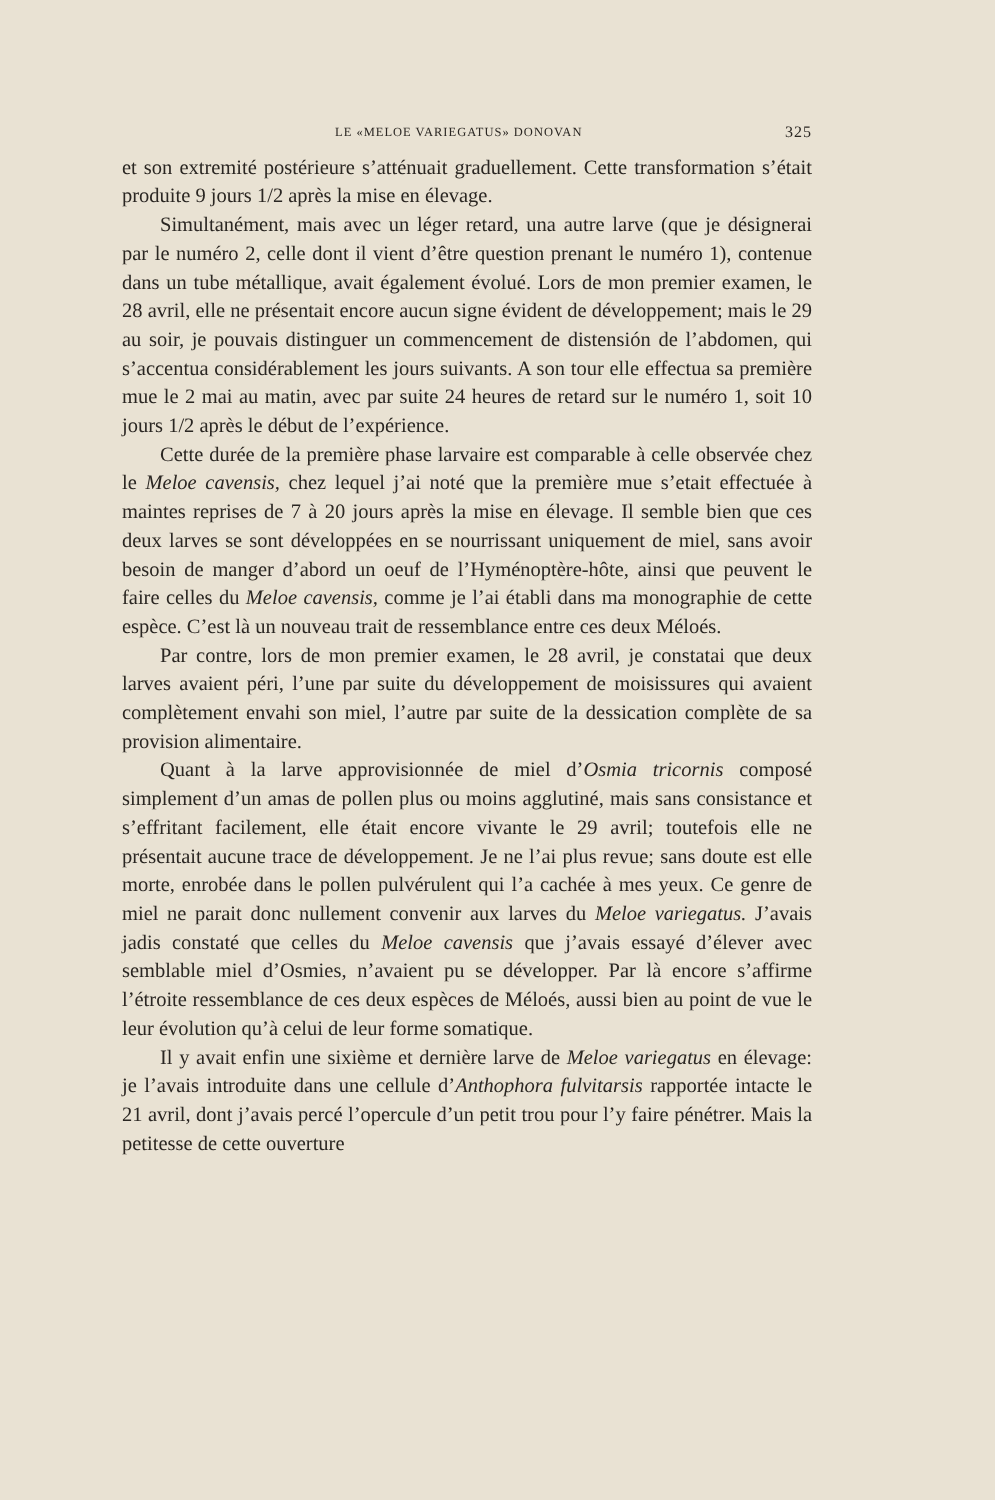LE «MELOE VARIEGATUS» DONOVAN 325
et son extremité postérieure s’atténuait graduellement. Cette transformation s’était produite 9 jours 1/2 après la mise en élevage.
Simultanément, mais avec un léger retard, una autre larve (que je désignerai par le numéro 2, celle dont il vient d’être question prenant le numéro 1), contenue dans un tube métallique, avait également évolué. Lors de mon premier examen, le 28 avril, elle ne présentait encore aucun signe évident de développement; mais le 29 au soir, je pouvais distinguer un commencement de distensión de l’abdomen, qui s’accentua considérablement les jours suivants. A son tour elle effectua sa première mue le 2 mai au matin, avec par suite 24 heures de retard sur le numéro 1, soit 10 jours 1/2 après le début de l’expérience.
Cette durée de la première phase larvaire est comparable à celle observée chez le Meloe cavensis, chez lequel j’ai noté que la première mue s’etait effectuée à maintes reprises de 7 à 20 jours après la mise en élevage. Il semble bien que ces deux larves se sont développées en se nourrissant uniquement de miel, sans avoir besoin de manger d’abord un oeuf de l’Hyménoptère-hôte, ainsi que peuvent le faire celles du Meloe cavensis, comme je l’ai établi dans ma monographie de cette espèce. C’est là un nouveau trait de ressemblance entre ces deux Méloés.
Par contre, lors de mon premier examen, le 28 avril, je constatai que deux larves avaient péri, l’une par suite du développement de moisissures qui avaient complètement envahi son miel, l’autre par suite de la dessication complète de sa provision alimentaire.
Quant à la larve approvisionnée de miel d’Osmia tricornis composé simplement d’un amas de pollen plus ou moins agglutiné, mais sans consistance et s’effritant facilement, elle était encore vivante le 29 avril; toutefois elle ne présentait aucune trace de développement. Je ne l’ai plus revue; sans doute est elle morte, enrobée dans le pollen pulvérulent qui l’a cachée à mes yeux. Ce genre de miel ne parait donc nullement convenir aux larves du Meloe variegatus. J’avais jadis constaté que celles du Meloe cavensis que j’avais essayé d’élever avec semblable miel d’Osmies, n’avaient pu se développer. Par là encore s’affirme l’étroite ressemblance de ces deux espèces de Méloés, aussi bien au point de vue le leur évolution qu’à celui de leur forme somatique.
Il y avait enfin une sixième et dernière larve de Meloe variegatus en élevage: je l’avais introduite dans une cellule d’Anthophora fulvitarsis rapportée intacte le 21 avril, dont j’avais percé l’opercule d’un petit trou pour l’y faire pénétrer. Mais la petitesse de cette ouverture